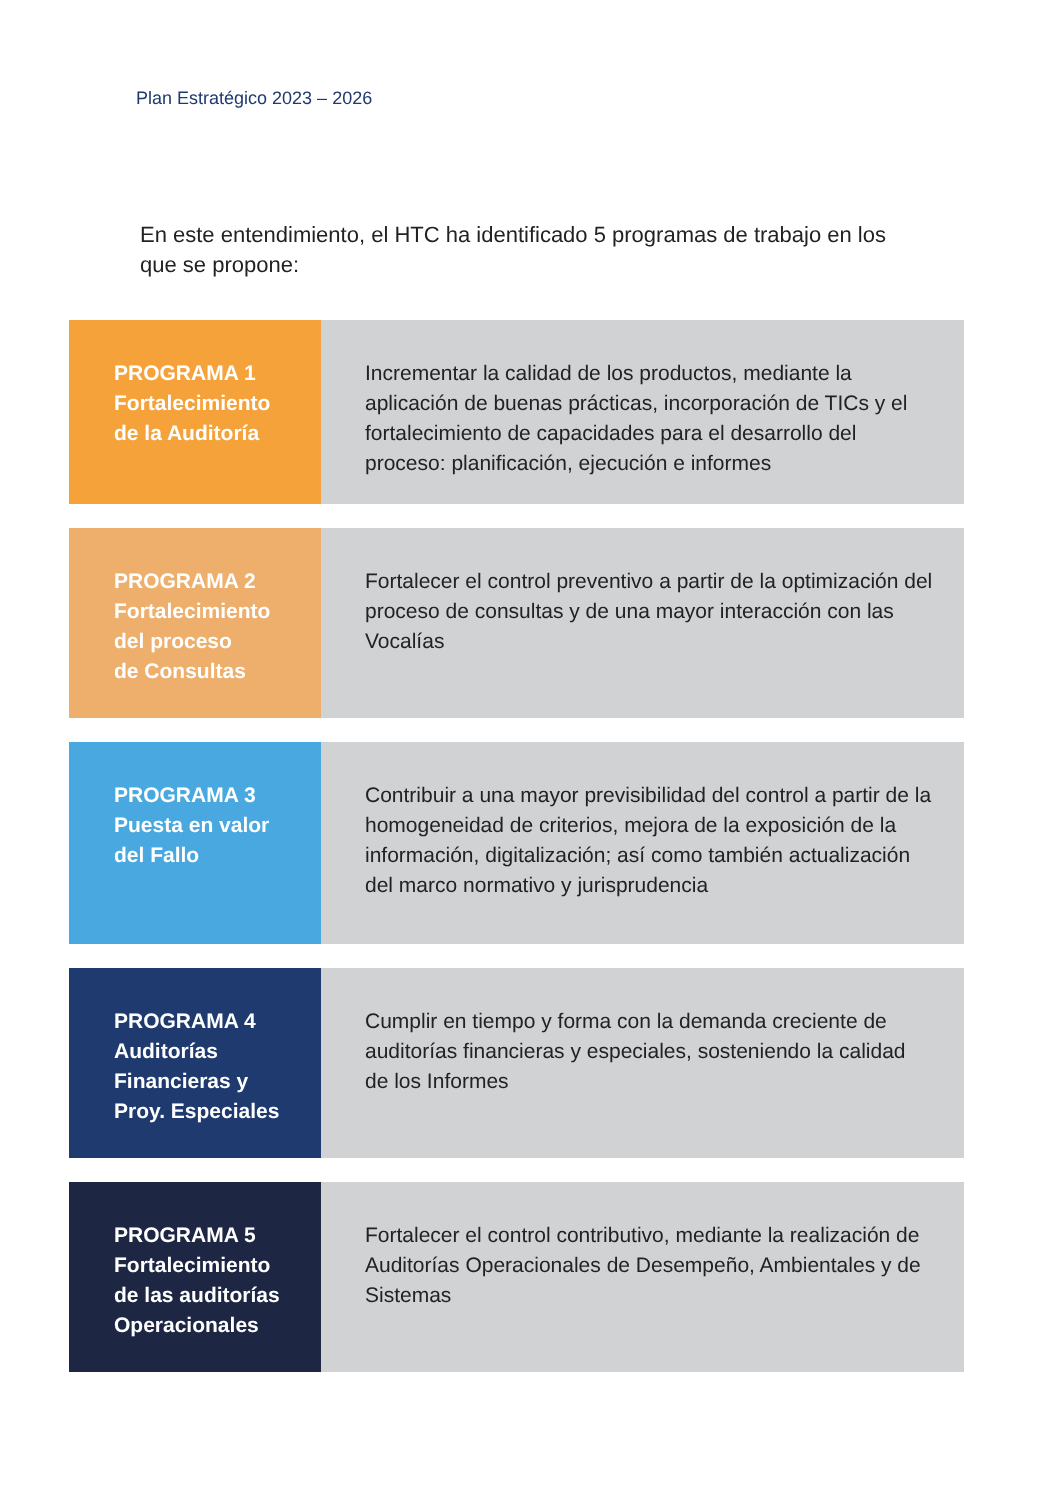Plan Estratégico 2023 – 2026
En este entendimiento, el HTC ha identificado 5 programas de trabajo en los que se propone:
PROGRAMA 1
Fortalecimiento
de la Auditoría
Incrementar la calidad de los productos, mediante la aplicación de buenas prácticas, incorporación de TICs y el fortalecimiento de capacidades para el desarrollo del proceso: planificación, ejecución e informes
PROGRAMA 2
Fortalecimiento
del proceso
de Consultas
Fortalecer el control preventivo a partir de la optimización del proceso de consultas y de una mayor interacción con las Vocalías
PROGRAMA 3
Puesta en valor
del Fallo
Contribuir a una mayor previsibilidad del control a partir de la homogeneidad de criterios, mejora de la exposición de la información, digitalización; así como también actualización del marco normativo y jurisprudencia
PROGRAMA 4
Auditorías
Financieras y
Proy. Especiales
Cumplir en tiempo y forma con la demanda creciente de auditorías financieras y especiales, sosteniendo la calidad de los Informes
PROGRAMA 5
Fortalecimiento
de las auditorías
Operacionales
Fortalecer el control contributivo, mediante la realización de Auditorías Operacionales de Desempeño, Ambientales y de Sistemas